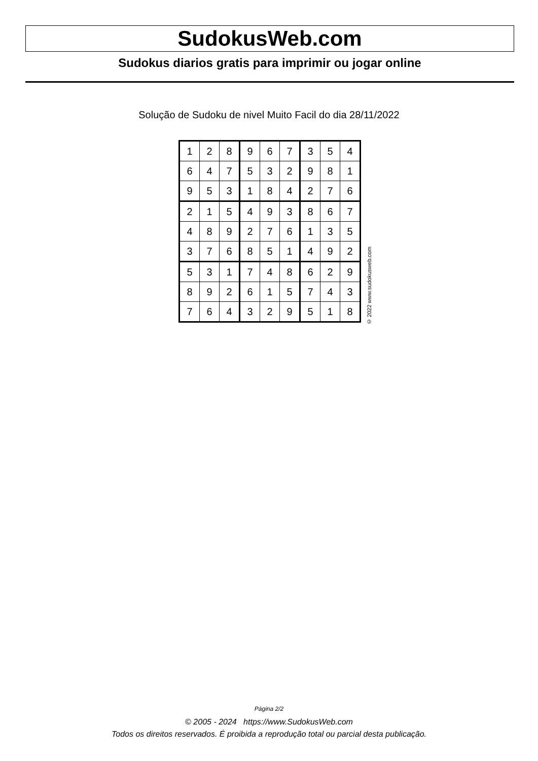SudokusWeb.com
Sudokus diarios gratis para imprimir ou jogar online
Solução de Sudoku de nivel Muito Facil do dia 28/11/2022
| 1 | 2 | 8 | 9 | 6 | 7 | 3 | 5 | 4 |
| 6 | 4 | 7 | 5 | 3 | 2 | 9 | 8 | 1 |
| 9 | 5 | 3 | 1 | 8 | 4 | 2 | 7 | 6 |
| 2 | 1 | 5 | 4 | 9 | 3 | 8 | 6 | 7 |
| 4 | 8 | 9 | 2 | 7 | 6 | 1 | 3 | 5 |
| 3 | 7 | 6 | 8 | 5 | 1 | 4 | 9 | 2 |
| 5 | 3 | 1 | 7 | 4 | 8 | 6 | 2 | 9 |
| 8 | 9 | 2 | 6 | 1 | 5 | 7 | 4 | 3 |
| 7 | 6 | 4 | 3 | 2 | 9 | 5 | 1 | 8 |
© 2022 www.sudokusweb.com
Página 2/2
© 2005 - 2024 https://www.SudokusWeb.com
Todos os direitos reservados. É proibida a reprodução total ou parcial desta publicação.